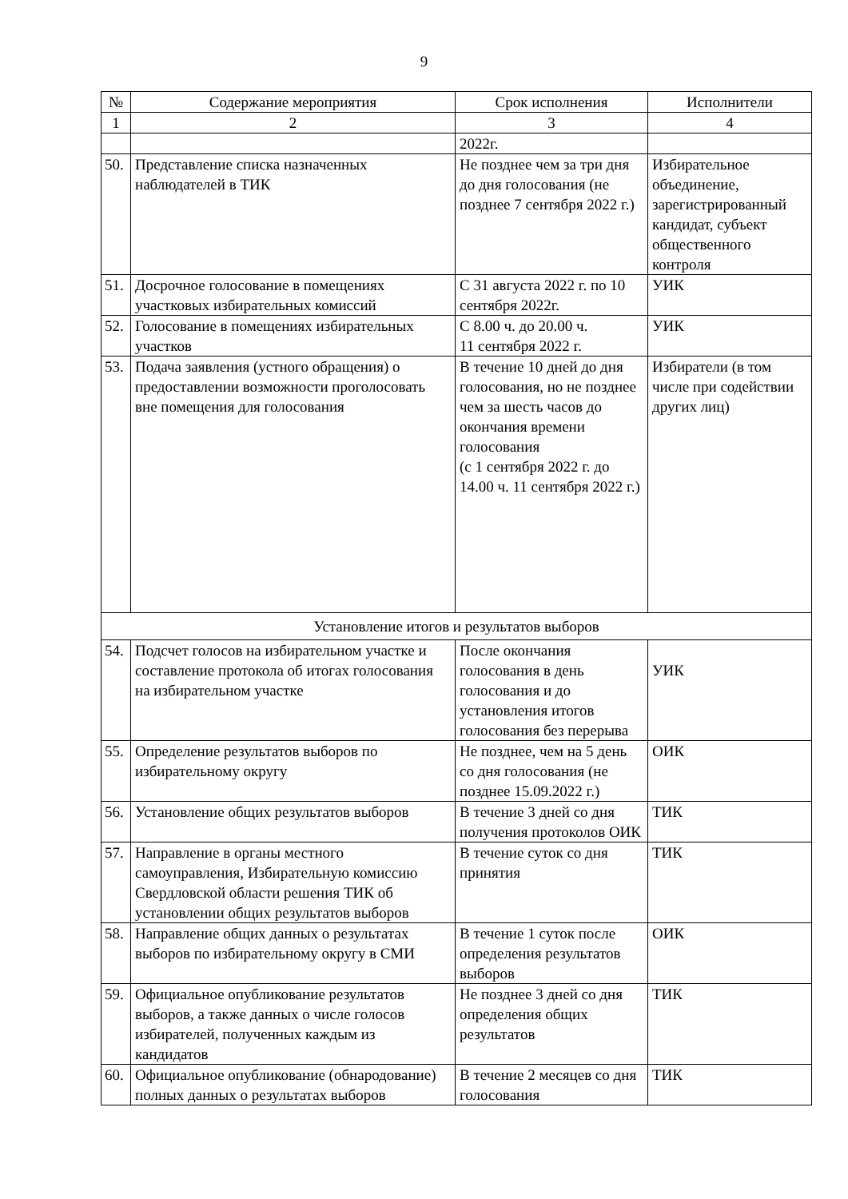9
| № | Содержание мероприятия | Срок исполнения | Исполнители |
| --- | --- | --- | --- |
| 1 | 2 | 3 | 4 |
| | | 2022г. | |
| 50. | Представление списка назначенных наблюдателей в ТИК | Не позднее чем за три дня до дня голосования (не позднее 7 сентября 2022 г.) | Избирательное объединение, зарегистрированный кандидат, субъект общественного контроля |
| 51. | Досрочное голосование в помещениях участковых избирательных комиссий | С 31 августа 2022 г. по 10 сентября 2022г. | УИК |
| 52. | Голосование в помещениях избирательных участков | С 8.00 ч. до 20.00 ч. 11 сентября 2022 г. | УИК |
| 53. | Подача заявления (устного обращения) о предоставлении возможности проголосовать вне помещения для голосования | В течение 10 дней до дня голосования, но не позднее чем за шесть часов до окончания времени голосования (с 1 сентября 2022 г. до 14.00 ч. 11 сентября 2022 г.) | Избиратели (в том числе при содействии других лиц) |
| Установление итогов и результатов выборов | | | |
| 54. | Подсчет голосов на избирательном участке и составление протокола об итогах голосования на избирательном участке | После окончания голосования в день голосования и до установления итогов голосования без перерыва | УИК |
| 55. | Определение результатов выборов по избирательному округу | Не позднее, чем на 5 день со дня голосования (не позднее 15.09.2022 г.) | ОИК |
| 56. | Установление общих результатов выборов | В течение 3 дней со дня получения протоколов ОИК | ТИК |
| 57. | Направление в органы местного самоуправления, Избирательную комиссию Свердловской области решения ТИК об установлении общих результатов выборов | В течение суток со дня принятия | ТИК |
| 58. | Направление общих данных о результатах выборов по избирательному округу в СМИ | В течение 1 суток после определения результатов выборов | ОИК |
| 59. | Официальное опубликование результатов выборов, а также данных о числе голосов избирателей, полученных каждым из кандидатов | Не позднее 3 дней со дня определения общих результатов | ТИК |
| 60. | Официальное опубликование (обнародование) полных данных о результатах выборов | В течение 2 месяцев со дня голосования | ТИК |